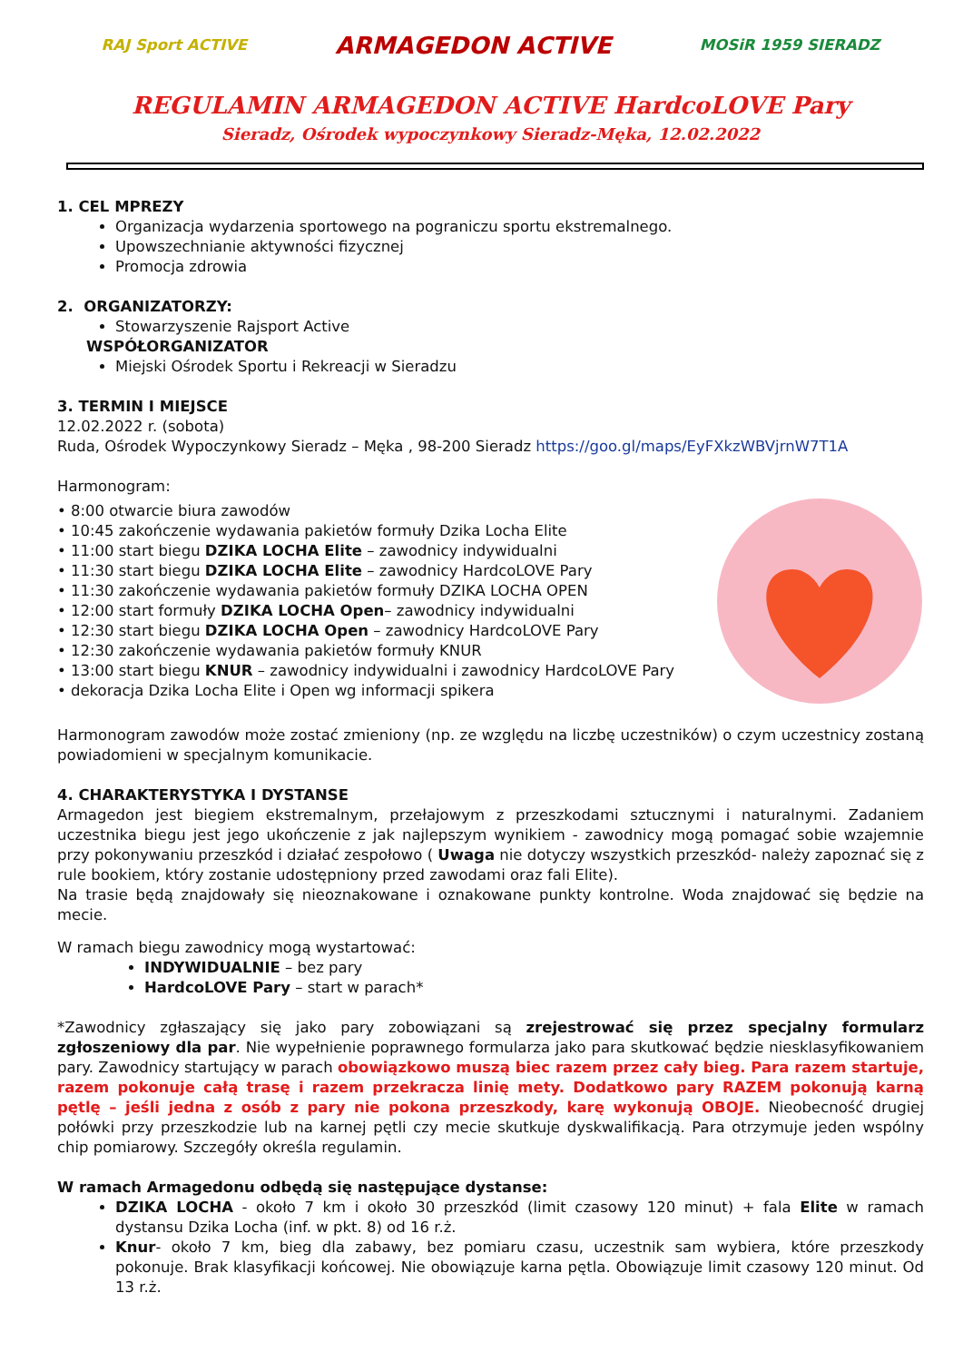RAJ Sport ACTIVE
ARMAGEDON ACTIVE
MOSiR 1959 SIERADZ
REGULAMIN ARMAGEDON ACTIVE HardcoLOVE Pary
Sieradz, Ośrodek wypoczynkowy Sieradz-Męka, 12.02.2022
1. CEL MPREZY
Organizacja wydarzenia sportowego na pograniczu sportu ekstremalnego.
Upowszechnianie aktywności fizycznej
Promocja zdrowia
2. ORGANIZATORZY:
Stowarzyszenie Rajsport Active
WSPÓŁORGANIZATOR
Miejski Ośrodek Sportu i Rekreacji w Sieradzu
3. TERMIN I MIEJSCE
12.02.2022 r. (sobota)
Ruda, Ośrodek Wypoczynkowy Sieradz – Męka , 98-200 Sieradz https://goo.gl/maps/EyFXkzWBVjrnW7T1A
Harmonogram:
• 8:00 otwarcie biura zawodów
• 10:45 zakończenie wydawania pakietów formuły Dzika Locha Elite
• 11:00 start biegu DZIKA LOCHA Elite – zawodnicy indywidualni
• 11:30 start biegu DZIKA LOCHA Elite – zawodnicy HardcoLOVE Pary
• 11:30 zakończenie wydawania pakietów formuły DZIKA LOCHA OPEN
• 12:00 start formuły DZIKA LOCHA Open– zawodnicy indywidualni
• 12:30 start biegu DZIKA LOCHA Open – zawodnicy HardcoLOVE Pary
• 12:30 zakończenie wydawania pakietów formuły KNUR
• 13:00 start biegu KNUR – zawodnicy indywidualni i zawodnicy HardcoLOVE Pary
• dekoracja Dzika Locha Elite i Open wg informacji spikera
Harmonogram zawodów może zostać zmieniony (np. ze względu na liczbę uczestników) o czym uczestnicy zostaną powiadomieni w specjalnym komunikacie.
4. CHARAKTERYSTYKA I DYSTANSE
Armagedon jest biegiem ekstremalnym, przełajowym z przeszkodami sztucznymi i naturalnymi. Zadaniem uczestnika biegu jest jego ukończenie z jak najlepszym wynikiem - zawodnicy mogą pomagać sobie wzajemnie przy pokonywaniu przeszkód i działać zespołowo ( Uwaga nie dotyczy wszystkich przeszkód- należy zapoznać się z rule bookiem, który zostanie udostępniony przed zawodami oraz fali Elite).
Na trasie będą znajdowały się nieoznakowane i oznakowane punkty kontrolne. Woda znajdować się będzie na mecie.
W ramach biegu zawodnicy mogą wystartować:
INDYWIDUALNIE – bez pary
HardcoLOVE Pary – start w parach*
*Zawodnicy zgłaszający się jako pary zobowiązani są zrejestrować się przez specjalny formularz zgłoszeniowy dla par. Nie wypełnienie poprawnego formularza jako para skutkować będzie niesklasyfikowaniem pary. Zawodnicy startujący w parach obowiązkowo muszą biec razem przez cały bieg. Para razem startuje, razem pokonuje całą trasę i razem przekracza linię mety. Dodatkowo pary RAZEM pokonują karną pętlę – jeśli jedna z osób z pary nie pokona przeszkody, karę wykonują OBOJE. Nieobecność drugiej połówki przy przeszkodzie lub na karnej pętli czy mecie skutkuje dyskwalifikacją. Para otrzymuje jeden wspólny chip pomiarowy. Szczegóły określa regulamin.
W ramach Armagedonu odbędą się następujące dystanse:
DZIKA LOCHA - około 7 km i około 30 przeszkód (limit czasowy 120 minut) + fala Elite w ramach dystansu Dzika Locha (inf. w pkt. 8) od 16 r.ż.
Knur- około 7 km, bieg dla zabawy, bez pomiaru czasu, uczestnik sam wybiera, które przeszkody pokonuje. Brak klasyfikacji końcowej. Nie obowiązuje karna pętla. Obowiązuje limit czasowy 120 minut. Od 13 r.ż.